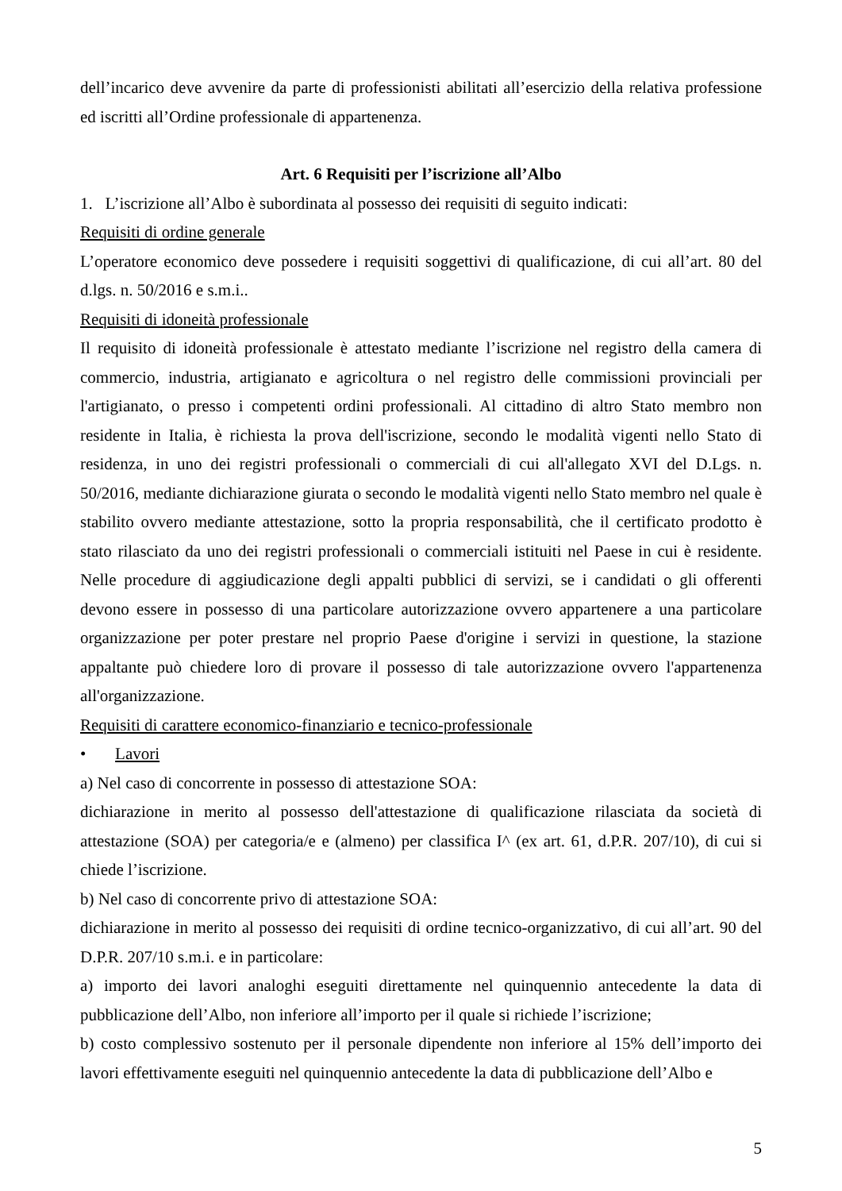dell’incarico deve avvenire da parte di professionisti abilitati all’esercizio della relativa professione ed iscritti all’Ordine professionale di appartenenza.
Art. 6 Requisiti per l’iscrizione all’Albo
1. L’iscrizione all’Albo è subordinata al possesso dei requisiti di seguito indicati:
Requisiti di ordine generale
L’operatore economico deve possedere i requisiti soggettivi di qualificazione, di cui all’art. 80 del d.lgs. n. 50/2016 e s.m.i..
Requisiti di idoneità professionale
Il requisito di idoneità professionale è attestato mediante l’iscrizione nel registro della camera di commercio, industria, artigianato e agricoltura o nel registro delle commissioni provinciali per l'artigianato, o presso i competenti ordini professionali. Al cittadino di altro Stato membro non residente in Italia, è richiesta la prova dell'iscrizione, secondo le modalità vigenti nello Stato di residenza, in uno dei registri professionali o commerciali di cui all'allegato XVI del D.Lgs. n. 50/2016, mediante dichiarazione giurata o secondo le modalità vigenti nello Stato membro nel quale è stabilito ovvero mediante attestazione, sotto la propria responsabilità, che il certificato prodotto è stato rilasciato da uno dei registri professionali o commerciali istituiti nel Paese in cui è residente. Nelle procedure di aggiudicazione degli appalti pubblici di servizi, se i candidati o gli offerenti devono essere in possesso di una particolare autorizzazione ovvero appartenere a una particolare organizzazione per poter prestare nel proprio Paese d'origine i servizi in questione, la stazione appaltante può chiedere loro di provare il possesso di tale autorizzazione ovvero l'appartenenza all'organizzazione.
Requisiti di carattere economico-finanziario e tecnico-professionale
• Lavori
a) Nel caso di concorrente in possesso di attestazione SOA:
dichiarazione in merito al possesso dell'attestazione di qualificazione rilasciata da società di attestazione (SOA) per categoria/e e (almeno) per classifica I^ (ex art. 61, d.P.R. 207/10), di cui si chiede l’iscrizione.
b) Nel caso di concorrente privo di attestazione SOA:
dichiarazione in merito al possesso dei requisiti di ordine tecnico-organizzativo, di cui all’art. 90 del D.P.R. 207/10 s.m.i. e in particolare:
a) importo dei lavori analoghi eseguiti direttamente nel quinquennio antecedente la data di pubblicazione dell’Albo, non inferiore all’importo per il quale si richiede l’iscrizione;
b) costo complessivo sostenuto per il personale dipendente non inferiore al 15% dell’importo dei lavori effettivamente eseguiti nel quinquennio antecedente la data di pubblicazione dell’Albo e
5